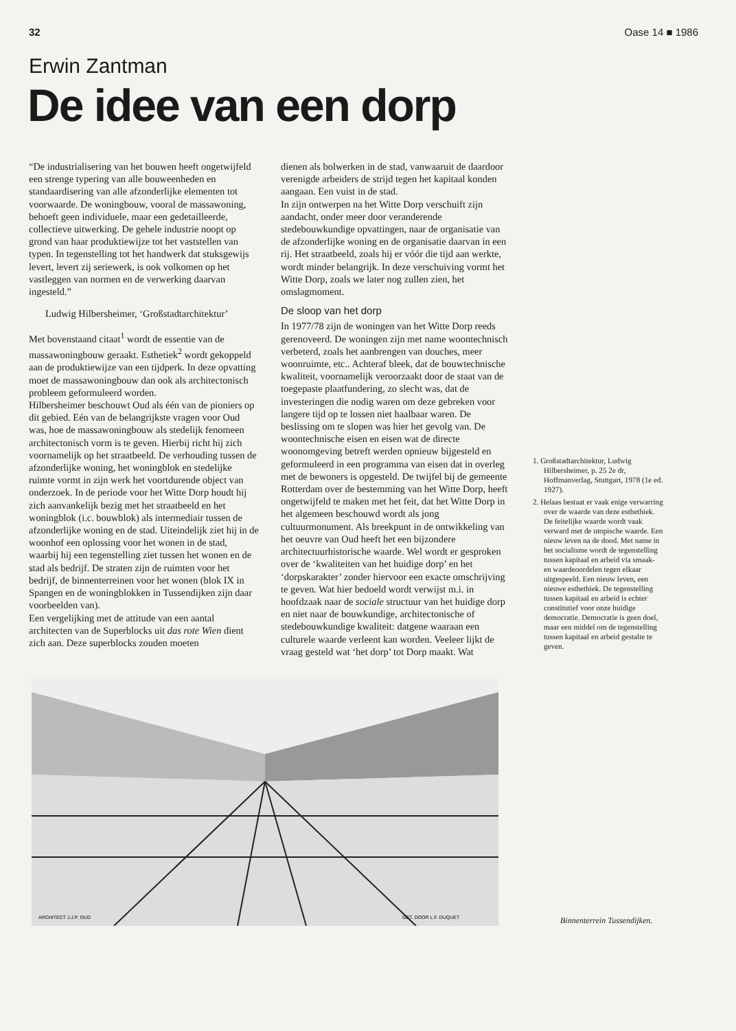32 Oase 14 ■ 1986
Erwin Zantman
De idee van een dorp
“De industrialisering van het bouwen heeft ongetwijfeld een strenge typering van alle bouweenheden en standaardisering van alle afzonderlijke elementen tot voorwaarde. De woningbouw, vooral de massawoning, behoeft geen individuele, maar een gedetailleerde, collectieve uitwerking. De gehele industrie noopt op grond van haar produktiewijze tot het vaststellen van typen. In tegenstelling tot het handwerk dat stuksgewijs levert, levert zij seriewerk, is ook volkomen op het vastleggen van normen en de verwerking daarvan ingesteld.”
Ludwig Hilbersheimer, ‘Großstadtarchitektur’
Met bovenstaand citaat<sup>1</sup> wordt de essentie van de massawoningbouw geraakt. Esthetiek<sup>2</sup> wordt gekoppeld aan de produktiewijze van een tijdperk. In deze opvatting moet de massawoningbouw dan ook als architectonisch probleem geformuleerd worden.
Hilbersheimer beschouwt Oud als één van de pioniers op dit gebied. Eén van de belangrijkste vragen voor Oud was, hoe de massawoningbouw als stedelijk fenomeen architectonisch vorm is te geven. Hierbij richt hij zich voornamelijk op het straatbeeld. De verhouding tussen de afzonderlijke woning, het woningblok en stedelijke ruimte vormt in zijn werk het voortdurende object van onderzoek. In de periode voor het Witte Dorp houdt hij zich aanvankelijk bezig met het straatbeeld en het woningblok (i.c. bouwblok) als intermediair tussen de afzonderlijke woning en de stad. Uiteindelijk ziet hij in de woonhof een oplossing voor het wonen in de stad, waarbij hij een tegenstelling ziet tussen het wonen en de stad als bedrijf. De straten zijn de ruimten voor het bedrijf, de binnenterreinen voor het wonen (blok IX in Spangen en de woningblokken in Tussendijken zijn daar voorbeelden van).
Een vergelijking met de attitude van een aantal architecten van de Superblocks uit das rote Wien dient zich aan. Deze superblocks zouden moeten
dienen als bolwerken in de stad, vanwaaruit de daardoor verenigde arbeiders de strijd tegen het kapitaal konden aangaan. Een vuist in de stad.
In zijn ontwerpen na het Witte Dorp verschuift zijn aandacht, onder meer door veranderende stedebouwkundige opvattingen, naar de organisatie van de afzonderlijke woning en de organisatie daarvan in een rij. Het straatbeeld, zoals hij er vóór die tijd aan werkte, wordt minder belangrijk. In deze verschuiving vormt het Witte Dorp, zoals we later nog zullen zien, het omslagmoment.
De sloop van het dorp
In 1977/78 zijn de woningen van het Witte Dorp reeds gerenoveerd. De woningen zijn met name woontechnisch verbeterd, zoals het aanbrengen van douches, meer woonruimte, etc.. Achteraf bleek, dat de bouwtechnische kwaliteit, voornamelijk veroorzaakt door de staat van de toegepaste plaatfundering, zo slecht was, dat de investeringen die nodig waren om deze gebreken voor langere tijd op te lossen niet haalbaar waren. De beslissing om te slopen was hier het gevolg van. De woontechnische eisen en eisen wat de directe woonomgeving betreft werden opnieuw bijgesteld en geformuleerd in een programma van eisen dat in overleg met de bewoners is opgesteld. De twijfel bij de gemeente Rotterdam over de bestemming van het Witte Dorp, heeft ongetwijfeld te maken met het feit, dat het Witte Dorp in het algemeen beschouwd wordt als jong cultuurmonument. Als breekpunt in de ontwikkeling van het oeuvre van Oud heeft het een bijzondere architectuurhistorische waarde. Wel wordt er gesproken over de ‘kwaliteiten van het huidige dorp’ en het ‘dorpskarakter’ zonder hiervoor een exacte omschrijving te geven. Wat hier bedoeld wordt verwijst m.i. in hoofdzaak naar de sociale structuur van het huidige dorp en niet naar de bouwkundige, architectonische of stedebouwkundige kwaliteit: datgene waaraan een culturele waarde verleent kan worden. Veeleer lijkt de vraag gesteld wat ‘het dorp’ tot Dorp maakt. Wat
1. Großstadtarchitektur, Ludwig Hilbersheimer, p. 25 2e dr, Hoffmanverlag, Stuttgart, 1978 (1e ed. 1927).
2. Helaas bestaat er vaak enige verwarring over de waarde van deze esthethiek. De feitelijke waarde wordt vaak verward met de utopische waarde. Een nieuw leven na de dood. Met name in het socialisme wordt de tegenstelling tussen kapitaal en arbeid via smaak- en waardeoordelen tegen elkaar uitgespeeld. Een nieuw leven, een nieuwe esthethiek. De tegenstelling tussen kapitaal en arbeid is echter constitutief voor onze huidige democratie. Democratie is geen doel, maar een middel om de tegenstelling tussen kapitaal en arbeid gestalte te geven.
ARCHITECT J.J.P. OUD
GET. DOOR L.F. DUQUET
Binnenterrein Tussendijken.